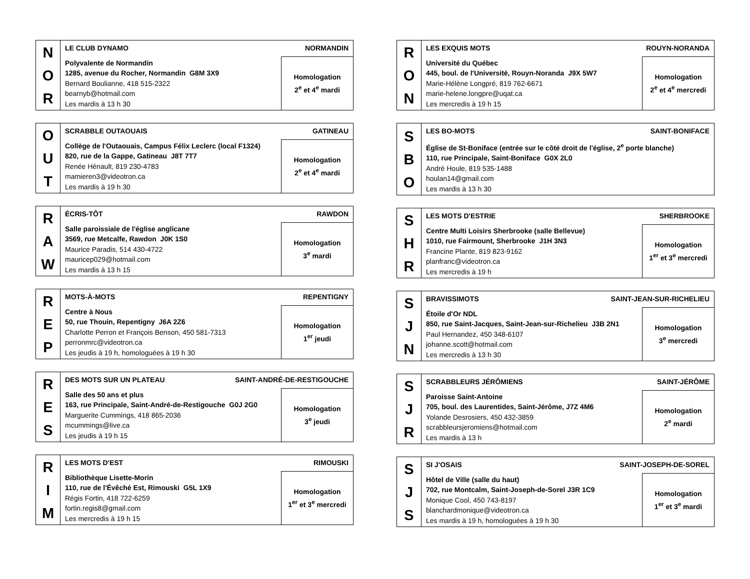| N O R | LE CLUB DYNAMO NORMANDIN | |
| | Polyvalente de Normandin 1285, avenue du Rocher, Normandin G8M 3X9 Bernard Boulianne, 418 515-2322 bearnyb@hotmail.com Les mardis à 13 h 30 | Homologation 2<sup>e</sup> et 4<sup>e</sup> mardi |
| O U T | SCRABBLE OUTAOUAIS GATINEAU | |
| | Collège de l'Outaouais, Campus Félix Leclerc (local F1324) 820, rue de la Gappe, Gatineau J8T 7T7 Renée Hénault, 819 230-4783 mamieren3@videotron.ca Les mardis à 19 h 30 | Homologation 2<sup>e</sup> et 4<sup>e</sup> mardi |
| R A W | ÉCRIS-TÔT RAWDON | |
| | Salle paroissiale de l'église anglicane 3569, rue Metcalfe, Rawdon J0K 1S0 Maurice Paradis, 514 430-4722 mauricep029@hotmail.com Les mardis à 13 h 15 | Homologation 3<sup>e</sup> mardi |
| R E P | MOTS-À-MOTS REPENTIGNY | |
| | Centre à Nous 50, rue Thouin, Repentigny J6A 2Z6 Charlotte Perron et François Benson, 450 581-7313 perronmrc@videotron.ca Les jeudis à 19 h, homologuées à 19 h 30 | Homologation 1<sup>er</sup> jeudi |
| R E S | DES MOTS SUR UN PLATEAU SAINT-ANDRÉ-DE-RESTIGOUCHE | |
| | Salle des 50 ans et plus 163, rue Principale, Saint-André-de-Restigouche G0J 2G0 Marguerite Cummings, 418 865-2036 mcummings@live.ca Les jeudis à 19 h 15 | Homologation 3<sup>e</sup> jeudi |
| R I M | LES MOTS D'EST RIMOUSKI | |
| | Bibliothèque Lisette-Morin 110, rue de l'Évêché Est, Rimouski G5L 1X9 Régis Fortin, 418 722-6259 fortin.regis8@gmail.com Les mercredis à 19 h 15 | Homologation 1<sup>er</sup> et 3<sup>e</sup> mercredi |
| R O N | LES EXQUIS MOTS ROUYN-NORANDA | |
| | Université du Québec 445, boul. de l'Université, Rouyn-Noranda J9X 5W7 Marie-Hélène Longpré, 819 762-6671 marie-helene.longpre@uqat.ca Les mercredis à 19 h 15 | Homologation 2<sup>e</sup> et 4<sup>e</sup> mercredi |
| S B O | LES BO-MOTS SAINT-BONIFACE |
| | Église de St-Boniface (entrée sur le côté droit de l'église, 2<sup>e</sup> porte blanche) 110, rue Principale, Saint-Boniface G0X 2L0 André Houle, 819 535-1488 houlan14@gmail.com Les mardis à 13 h 30 |
| S H R | LES MOTS D'ESTRIE SHERBROOKE | |
| | Centre Multi Loisirs Sherbrooke (salle Bellevue) 1010, rue Fairmount, Sherbrooke J1H 3N3 Francine Plante, 819 823-9162 planfranc@videotron.ca Les mercredis à 19 h | Homologation 1<sup>er</sup> et 3<sup>e</sup> mercredi |
| S J N | BRAVISSIMOTS SAINT-JEAN-SUR-RICHELIEU | |
| | Étoile d'Or NDL 850, rue Saint-Jacques, Saint-Jean-sur-Richelieu J3B 2N1 Paul Hernandez, 450 348-6107 johanne.scott@hotmail.com Les mercredis à 13 h 30 | Homologation 3<sup>e</sup> mercredi |
| S J R | SCRABBLEURS JÉRÔMIENS SAINT-JÉRÔME | |
| | Paroisse Saint-Antoine 705, boul. des Laurentides, Saint-Jérôme, J7Z 4M6 Yolande Desrosiers, 450 432-3859 scrabbleursjeromiens@hotmail.com Les mardis à 13 h | Homologation 2<sup>e</sup> mardi |
| S J S | SI J'OSAIS SAINT-JOSEPH-DE-SOREL | |
| | Hôtel de Ville (salle du haut) 702, rue Montcalm, Saint-Joseph-de-Sorel J3R 1C9 Monique Cool, 450 743-8197 blanchardmonique@videotron.ca Les mardis à 19 h, homologuées à 19 h 30 | Homologation 1<sup>er</sup> et 3<sup>e</sup> mardi |